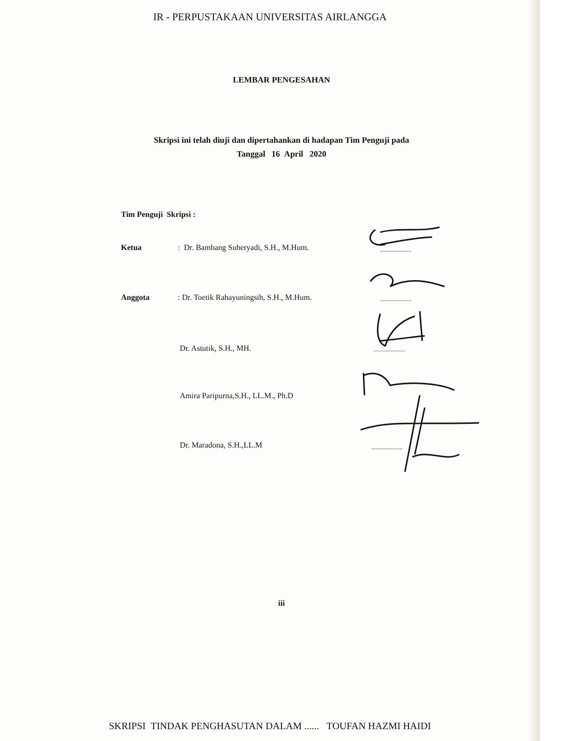IR - PERPUSTAKAAN UNIVERSITAS AIRLANGGA
LEMBAR PENGESAHAN
Skripsi ini telah diuji dan dipertahankan di hadapan Tim Penguji pada
Tanggal 16 April 2020
Tim Penguji Skripsi :
Ketua: Dr. Bambang Suheryadi, S.H., M.Hum. .....................
Anggota: Dr. Toetik Rahayuningsih, S.H., M.Hum. .....................
Dr. Astutik, S.H., MH. .....................
Amira Paripurna,S.H., LL.M., Ph.D
Dr. Maradona, S.H.,LL.M .....................
iii
SKRIPSI TINDAK PENGHASUTAN DALAM ...... TOUFAN HAZMI HAIDI